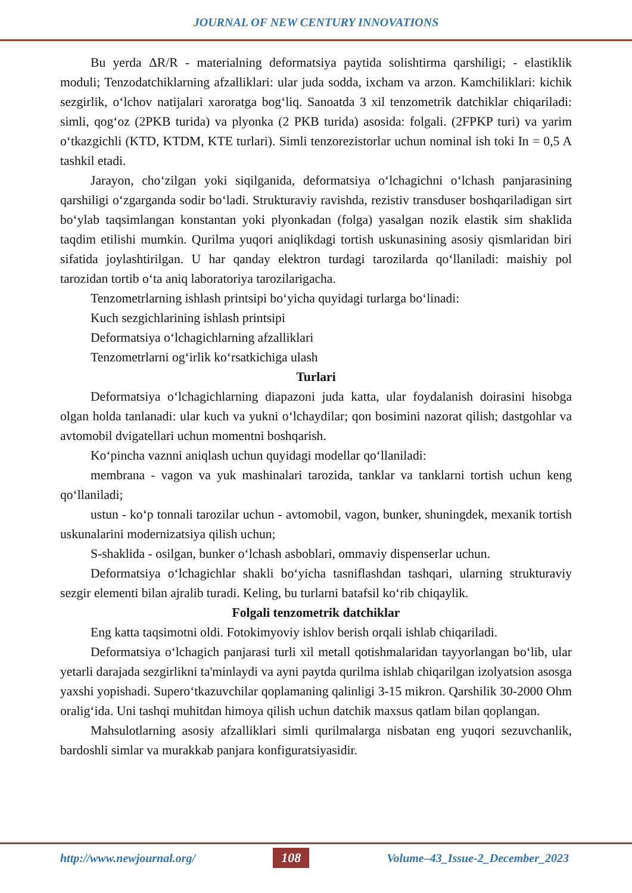JOURNAL OF NEW CENTURY INNOVATIONS
Bu yerda ΔR/R - materialning deformatsiya paytida solishtirma qarshiligi; - elastiklik moduli; Tenzodatchiklarning afzalliklari: ular juda sodda, ixcham va arzon. Kamchiliklari: kichik sezgirlik, o‘lchov natijalari xaroratga bog‘liq. Sanoatda 3 xil tenzometrik datchiklar chiqariladi: simli, qog‘oz (2PKB turida) va plyonka (2 PKB turida) asosida: folgali. (2FPKP turi) va yarim o‘tkazgichli (KTD, KTDM, KTE turlari). Simli tenzorezistorlar uchun nominal ish toki In = 0,5 A tashkil etadi.
Jarayon, cho‘zilgan yoki siqilganida, deformatsiya o‘lchagichni o‘lchash panjarasining qarshiligi o‘zgarganda sodir bo‘ladi. Strukturaviy ravishda, rezistiv transduser boshqariladigan sirt bo‘ylab taqsimlangan konstantan yoki plyonkadan (folga) yasalgan nozik elastik sim shaklida taqdim etilishi mumkin. Qurilma yuqori aniqlikdagi tortish uskunasining asosiy qismlaridan biri sifatida joylashtirilgan. U har qanday elektron turdagi tarozilarda qo‘llaniladi: maishiy pol tarozidan tortib o‘ta aniq laboratoriya tarozilarigacha.
Tenzometrlarning ishlash printsipi bo‘yicha quyidagi turlarga bo‘linadi:
Kuch sezgichlarining ishlash printsipi
Deformatsiya o‘lchagichlarning afzalliklari
Tenzometrlarni og‘irlik ko‘rsatkichiga ulash
Turlari
Deformatsiya o‘lchagichlarning diapazoni juda katta, ular foydalanish doirasini hisobga olgan holda tanlanadi: ular kuch va yukni o‘lchaydilar; qon bosimini nazorat qilish; dastgohlar va avtomobil dvigatellari uchun momentni boshqarish.
Ko‘pincha vaznni aniqlash uchun quyidagi modellar qo‘llaniladi:
membrana - vagon va yuk mashinalari tarozida, tanklar va tanklarni tortish uchun keng qo‘llaniladi;
ustun - ko‘p tonnali tarozilar uchun - avtomobil, vagon, bunker, shuningdek, mexanik tortish uskunalarini modernizatsiya qilish uchun;
S-shaklida - osilgan, bunker o‘lchash asboblari, ommaviy dispenserlar uchun.
Deformatsiya o‘lchagichlar shakli bo‘yicha tasniflashdan tashqari, ularning strukturaviy sezgir elementi bilan ajralib turadi. Keling, bu turlarni batafsil ko‘rib chiqaylik.
Folgali tenzometrik datchiklar
Eng katta taqsimotni oldi. Fotokimyoviy ishlov berish orqali ishlab chiqariladi.
Deformatsiya o‘lchagich panjarasi turli xil metall qotishmalaridan tayyorlangan bo‘lib, ular yetarli darajada sezgirlikni ta'minlaydi va ayni paytda qurilma ishlab chiqarilgan izolyatsion asosga yaxshi yopishadi. Supero‘tkazuvchilar qoplamaning qalinligi 3-15 mikron. Qarshilik 30-2000 Ohm oralig‘ida. Uni tashqi muhitdan himoya qilish uchun datchik maxsus qatlam bilan qoplangan.
Mahsulotlarning asosiy afzalliklari simli qurilmalarga nisbatan eng yuqori sezuvchanlik, bardoshli simlar va murakkab panjara konfiguratsiyasidir.
http://www.newjournal.org/ 108 Volume–43_Issue-2_December_2023